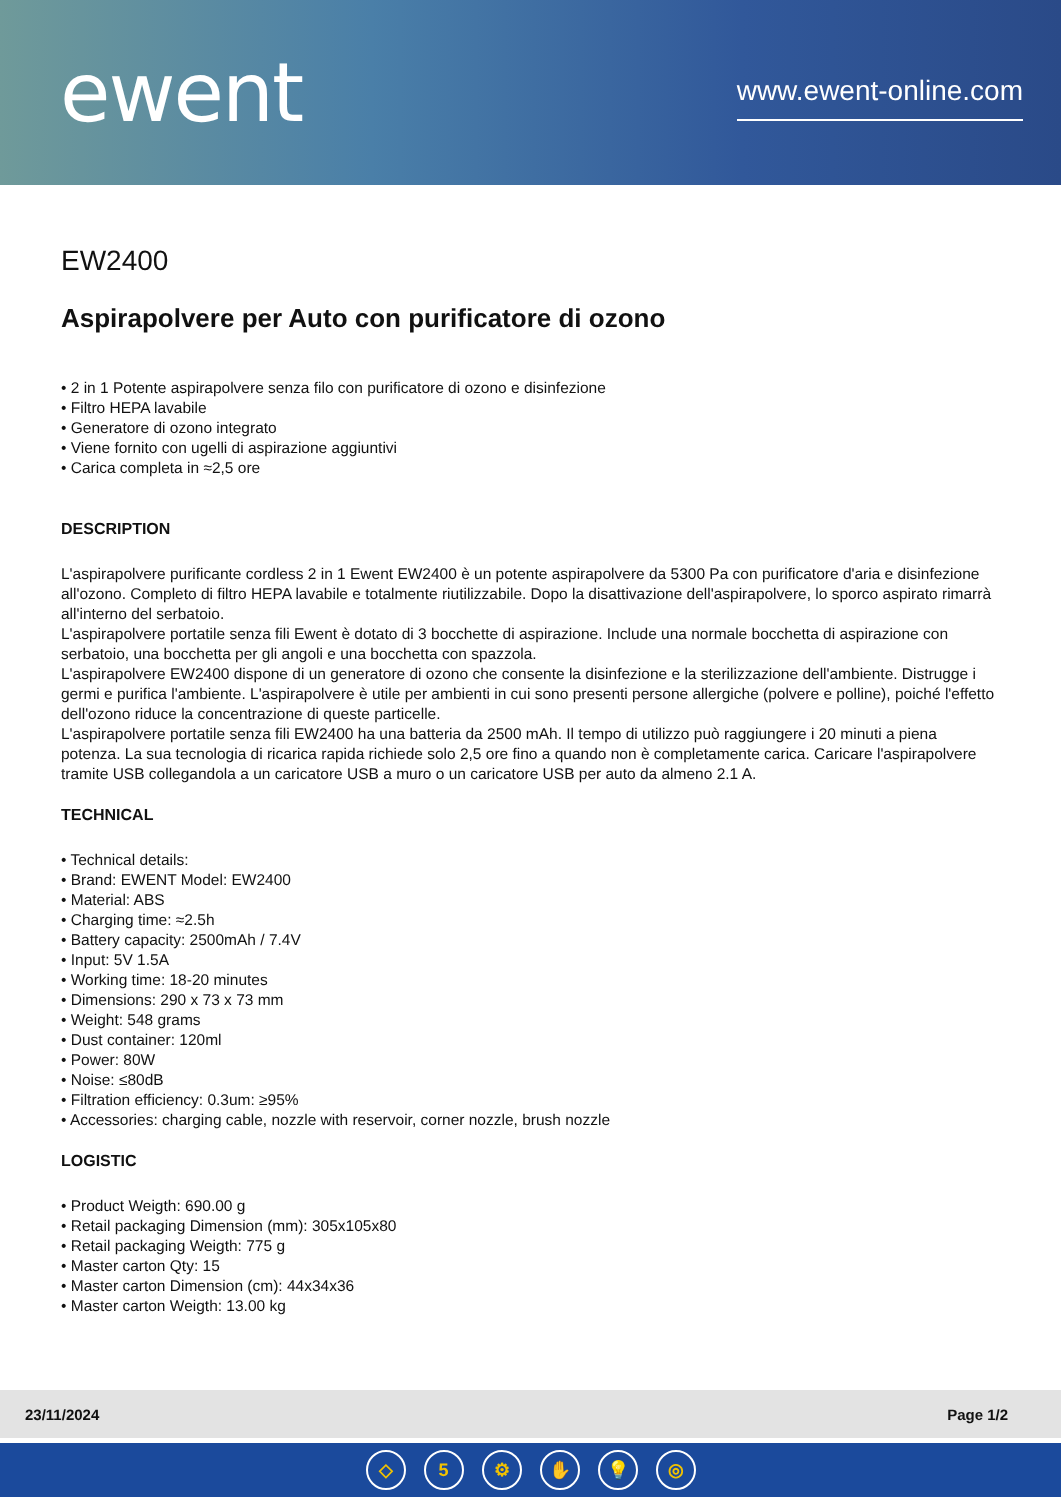ewent
www.ewent-online.com
EW2400
Aspirapolvere per Auto con purificatore di ozono
• 2 in 1 Potente aspirapolvere senza filo con purificatore di ozono e disinfezione
• Filtro HEPA lavabile
• Generatore di ozono integrato
• Viene fornito con ugelli di aspirazione aggiuntivi
• Carica completa in ≈2,5 ore
DESCRIPTION
L'aspirapolvere purificante cordless 2 in 1 Ewent EW2400 è un potente aspirapolvere da 5300 Pa con purificatore d'aria e disinfezione all'ozono. Completo di filtro HEPA lavabile e totalmente riutilizzabile. Dopo la disattivazione dell'aspirapolvere, lo sporco aspirato rimarrà all'interno del serbatoio.
L'aspirapolvere portatile senza fili Ewent è dotato di 3 bocchette di aspirazione. Include una normale bocchetta di aspirazione con serbatoio, una bocchetta per gli angoli e una bocchetta con spazzola.
L'aspirapolvere EW2400 dispone di un generatore di ozono che consente la disinfezione e la sterilizzazione dell'ambiente. Distrugge i germi e purifica l'ambiente. L'aspirapolvere è utile per ambienti in cui sono presenti persone allergiche (polvere e polline), poiché l'effetto dell'ozono riduce la concentrazione di queste particelle.
L'aspirapolvere portatile senza fili EW2400 ha una batteria da 2500 mAh. Il tempo di utilizzo può raggiungere i 20 minuti a piena potenza. La sua tecnologia di ricarica rapida richiede solo 2,5 ore fino a quando non è completamente carica. Caricare l'aspirapolvere tramite USB collegandola a un caricatore USB a muro o un caricatore USB per auto da almeno 2.1 A.
TECHNICAL
• Technical details:
• Brand: EWENT Model: EW2400
• Material: ABS
• Charging time: ≈2.5h
• Battery capacity: 2500mAh / 7.4V
• Input: 5V 1.5A
• Working time: 18-20 minutes
• Dimensions: 290 x 73 x 73 mm
• Weight: 548 grams
• Dust container: 120ml
• Power: 80W
• Noise: ≤80dB
• Filtration efficiency: 0.3um: ≥95%
• Accessories: charging cable, nozzle with reservoir, corner nozzle, brush nozzle
LOGISTIC
• Product Weigth: 690.00 g
• Retail packaging Dimension (mm): 305x105x80
• Retail packaging Weigth: 775 g
• Master carton Qty: 15
• Master carton Dimension (cm): 44x34x36
• Master carton Weigth: 13.00 kg
23/11/2024 Page 1/2
◇ 5 ⚙ ✋ 💡 ◎